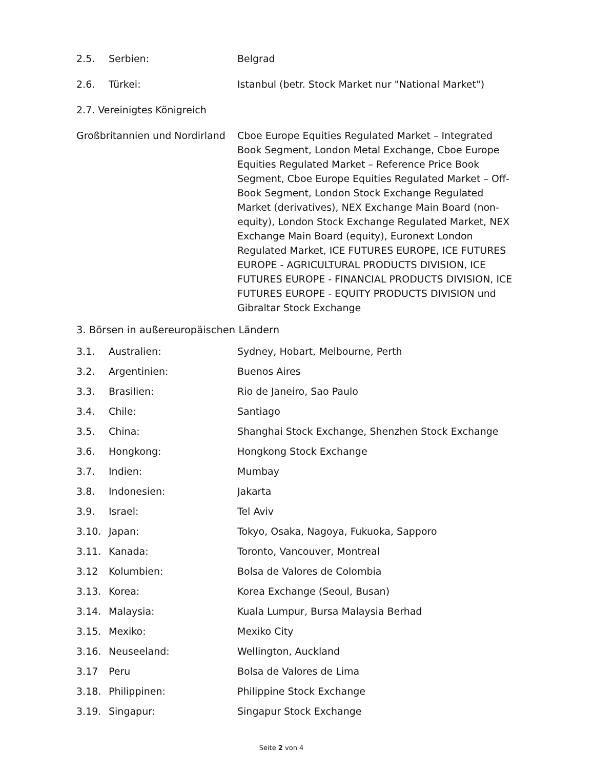2.5. Serbien: Belgrad
2.6. Türkei: Istanbul (betr. Stock Market nur "National Market")
2.7. Vereinigtes Königreich
Großbritannien und Nordirland
Cboe Europe Equities Regulated Market – Integrated Book Segment, London Metal Exchange, Cboe Europe Equities Regulated Market – Reference Price Book Segment, Cboe Europe Equities Regulated Market – Off-Book Segment, London Stock Exchange Regulated Market (derivatives), NEX Exchange Main Board (non-equity), London Stock Exchange Regulated Market, NEX Exchange Main Board (equity), Euronext London Regulated Market, ICE FUTURES EUROPE, ICE FUTURES EUROPE - AGRICULTURAL PRODUCTS DIVISION, ICE FUTURES EUROPE - FINANCIAL PRODUCTS DIVISION, ICE FUTURES EUROPE - EQUITY PRODUCTS DIVISION und Gibraltar Stock Exchange
3. Börsen in außereuropäischen Ländern
3.1. Australien: Sydney, Hobart, Melbourne, Perth
3.2. Argentinien: Buenos Aires
3.3. Brasilien: Rio de Janeiro, Sao Paulo
3.4. Chile: Santiago
3.5. China: Shanghai Stock Exchange, Shenzhen Stock Exchange
3.6. Hongkong: Hongkong Stock Exchange
3.7. Indien: Mumbay
3.8. Indonesien: Jakarta
3.9. Israel: Tel Aviv
3.10. Japan: Tokyo, Osaka, Nagoya, Fukuoka, Sapporo
3.11. Kanada: Toronto, Vancouver, Montreal
3.12 Kolumbien: Bolsa de Valores de Colombia
3.13. Korea: Korea Exchange (Seoul, Busan)
3.14. Malaysia: Kuala Lumpur, Bursa Malaysia Berhad
3.15. Mexiko: Mexiko City
3.16. Neuseeland: Wellington, Auckland
3.17 Peru Bolsa de Valores de Lima
3.18. Philippinen: Philippine Stock Exchange
3.19. Singapur: Singapur Stock Exchange
Seite 2 von 4